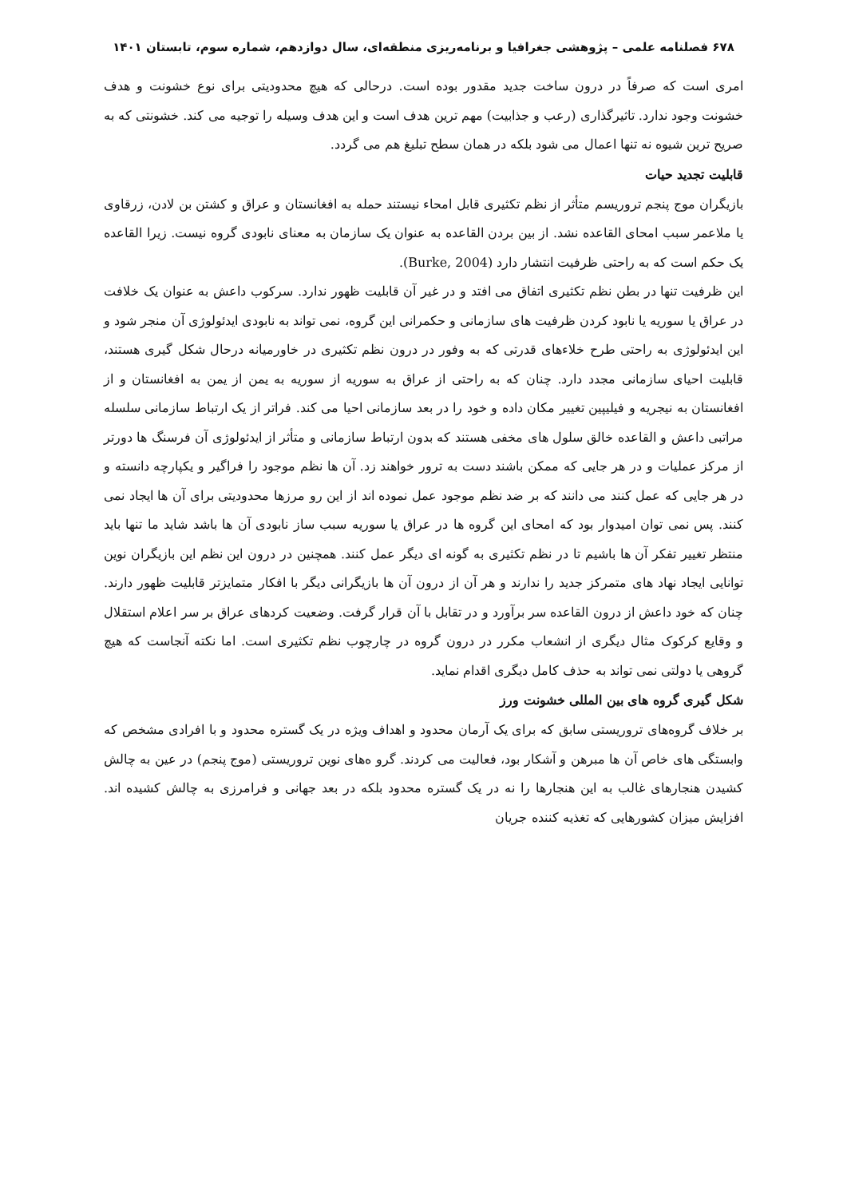۶۷۸ فصلنامه علمی – پژوهشی جغرافیا و برنامه‌ریزی منطقه‌ای، سال دوازدهم، شماره سوم، تابستان ۱۴۰۱
امری است که صرفاً در درون ساخت جدید مقدور بوده است. درحالی که هیچ محدودیتی برای نوع خشونت و هدف خشونت وجود ندارد. تاثیرگذاری (رعب و جذابیت) مهم ترین هدف است و این هدف وسیله را توجیه می کند. خشونتی که به صریح ترین شیوه نه تنها اعمال می شود بلکه در همان سطح تبلیغ هم می گردد.
قابلیت تجدید حیات
بازیگران موج پنجم تروریسم متأثر از نظم تکثیری قابل امحاء نیستند حمله به افغانستان و عراق و کشتن بن لادن، زرقاوی یا ملاعمر سبب امحای القاعده نشد. از بین بردن القاعده به عنوان یک سازمان به معنای نابودی گروه نیست. زیرا القاعده یک حکم است که به راحتی ظرفیت انتشار دارد (Burke, 2004).
این ظرفیت تنها در بطن نظم تکثیری اتفاق می افتد و در غیر آن قابلیت ظهور ندارد. سرکوب داعش به عنوان یک خلافت در عراق یا سوریه یا نابود کردن ظرفیت های سازمانی و حکمرانی این گروه، نمی تواند به نابودی ایدئولوژی آن منجر شود و این ایدئولوژی به راحتی طرح خلاءهای قدرتی که به وفور در درون نظم تکثیری در خاورمیانه درحال شکل گیری هستند، قابلیت احیای سازمانی مجدد دارد. چنان که به راحتی از عراق به سوریه از سوریه به یمن از یمن به افغانستان و از افغانستان به نیجریه و فیلیپین تغییر مکان داده و خود را در بعد سازمانی احیا می کند. فراتر از یک ارتباط سازمانی سلسله مراتبی داعش و القاعده خالق سلول های مخفی هستند که بدون ارتباط سازمانی و متأثر از ایدئولوژی آن فرسنگ ها دورتر از مرکز عملیات و در هر جایی که ممکن باشند دست به ترور خواهند زد. آن ها نظم موجود را فراگیر و یکپارچه دانسته و در هر جایی که عمل کنند می دانند که بر ضد نظم موجود عمل نموده اند از این رو مرزها محدودیتی برای آن ها ایجاد نمی کنند. پس نمی توان امیدوار بود که امحای این گروه ها در عراق یا سوریه سبب ساز نابودی آن ها باشد شاید ما تنها باید منتظر تغییر تفکر آن ها باشیم تا در نظم تکثیری به گونه ای دیگر عمل کنند. همچنین در درون این نظم این بازیگران نوین توانایی ایجاد نهاد های متمرکز جدید را ندارند و هر آن از درون آن ها بازیگرانی دیگر با افکار متمایزتر قابلیت ظهور دارند. چنان که خود داعش از درون القاعده سر برآورد و در تقابل با آن قرار گرفت. وضعیت کردهای عراق بر سر اعلام استقلال و وقایع کرکوک مثال دیگری از انشعاب مکرر در درون گروه در چارچوب نظم تکثیری است. اما نکته آنجاست که هیچ گروهی یا دولتی نمی تواند به حذف کامل دیگری اقدام نماید.
شکل گیری گروه های بین المللی خشونت ورز
بر خلاف گروه‌های تروریستی سابق که برای یک آرمان محدود و اهداف ویژه در یک گستره محدود و با افرادی مشخص که وابستگی های خاص آن ها مبرهن و آشکار بود، فعالیت می کردند. گرو ه‌های نوین تروریستی (موج پنجم) در عین به چالش کشیدن هنجارهای غالب به این هنجارها را نه در یک گستره محدود بلکه در بعد جهانی و فرامرزی به چالش کشیده اند. افزایش میزان کشورهایی که تغذیه کننده جریان